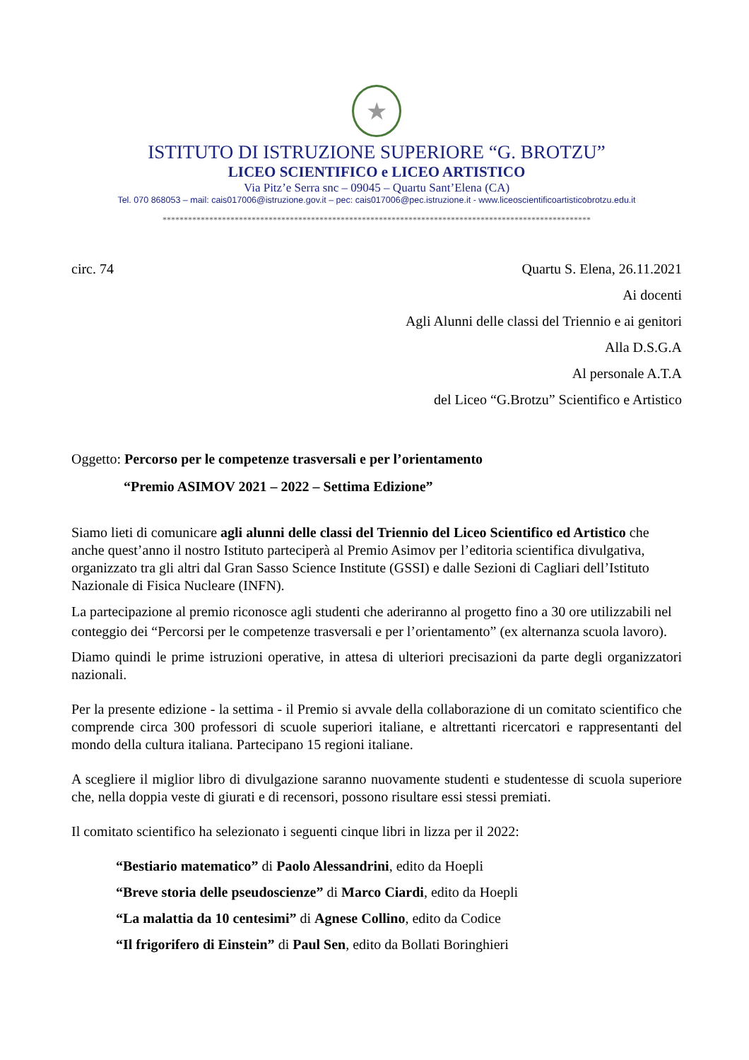★
ISTITUTO DI ISTRUZIONE SUPERIORE “G. BROTZU”
LICEO SCIENTIFICO e LICEO ARTISTICO
Via Pitz’e Serra snc – 09045 – Quartu Sant’Elena (CA)
Tel. 070 868053 – mail: cais017006@istruzione.gov.it – pec: cais017006@pec.istruzione.it - www.liceoscientificoartisticobrotzu.edu.it
*****************************************************************************************************
circ. 74 Quartu S. Elena, 26.11.2021
Ai docenti
Agli Alunni delle classi del Triennio e ai genitori
Alla D.S.G.A
Al personale A.T.A
del Liceo “G.Brotzu” Scientifico e Artistico
Oggetto: Percorso per le competenze trasversali e per l’orientamento
“Premio ASIMOV 2021 – 2022 – Settima Edizione”
Siamo lieti di comunicare agli alunni delle classi del Triennio del Liceo Scientifico ed Artistico che anche quest’anno il nostro Istituto parteciperà al Premio Asimov per l’editoria scientifica divulgativa, organizzato tra gli altri dal Gran Sasso Science Institute (GSSI) e dalle Sezioni di Cagliari dell’Istituto Nazionale di Fisica Nucleare (INFN).
La partecipazione al premio riconosce agli studenti che aderiranno al progetto fino a 30 ore utilizzabili nel conteggio dei “Percorsi per le competenze trasversali e per l’orientamento” (ex alternanza scuola lavoro).
Diamo quindi le prime istruzioni operative, in attesa di ulteriori precisazioni da parte degli organizzatori nazionali.
Per la presente edizione - la settima - il Premio si avvale della collaborazione di un comitato scientifico che comprende circa 300 professori di scuole superiori italiane, e altrettanti ricercatori e rappresentanti del mondo della cultura italiana. Partecipano 15 regioni italiane.
A scegliere il miglior libro di divulgazione saranno nuovamente studenti e studentesse di scuola superiore che, nella doppia veste di giurati e di recensori, possono risultare essi stessi premiati.
Il comitato scientifico ha selezionato i seguenti cinque libri in lizza per il 2022:
“Bestiario matematico” di Paolo Alessandrini, edito da Hoepli
“Breve storia delle pseudoscienze” di Marco Ciardi, edito da Hoepli
“La malattia da 10 centesimi” di Agnese Collino, edito da Codice
“Il frigorifero di Einstein” di Paul Sen, edito da Bollati Boringhieri